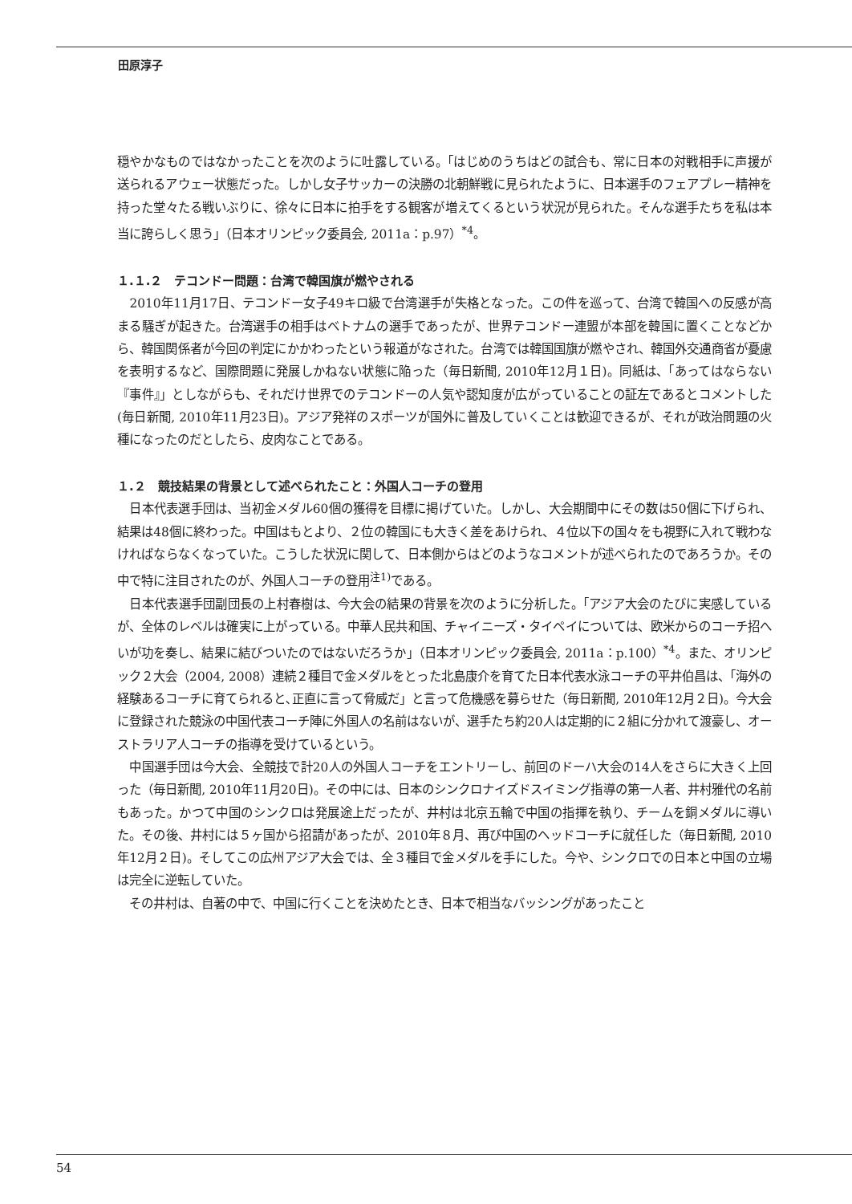田原淳子
穏やかなものではなかったことを次のように吐露している。「はじめのうちはどの試合も、常に日本の対戦相手に声援が送られるアウェー状態だった。しかし女子サッカーの決勝の北朝鮮戦に見られたように、日本選手のフェアプレー精神を持った堂々たる戦いぶりに、徐々に日本に拍手をする観客が増えてくるという状況が見られた。そんな選手たちを私は本当に誇らしく思う」（日本オリンピック委員会, 2011a：p.97）<sup>*4</sup>。
１.１.２　テコンドー問題：台湾で韓国旗が燃やされる
2010年11月17日、テコンドー女子49キロ級で台湾選手が失格となった。この件を巡って、台湾で韓国への反感が高まる騒ぎが起きた。台湾選手の相手はベトナムの選手であったが、世界テコンドー連盟が本部を韓国に置くことなどから、韓国関係者が今回の判定にかかわったという報道がなされた。台湾では韓国国旗が燃やされ、韓国外交通商省が憂慮を表明するなど、国際問題に発展しかねない状態に陥った（毎日新聞, 2010年12月１日)。同紙は、「あってはならない『事件』」としながらも、それだけ世界でのテコンドーの人気や認知度が広がっていることの証左であるとコメントした(毎日新聞, 2010年11月23日)。アジア発祥のスポーツが国外に普及していくことは歓迎できるが、それが政治問題の火種になったのだとしたら、皮肉なことである。
１.２　競技結果の背景として述べられたこと：外国人コーチの登用
日本代表選手団は、当初金メダル60個の獲得を目標に掲げていた。しかし、大会期間中にその数は50個に下げられ、結果は48個に終わった。中国はもとより、２位の韓国にも大きく差をあけられ、４位以下の国々をも視野に入れて戦わなければならなくなっていた。こうした状況に関して、日本側からはどのようなコメントが述べられたのであろうか。その中で特に注目されたのが、外国人コーチの登用<sup>注1)</sup>である。
日本代表選手団副団長の上村春樹は、今大会の結果の背景を次のように分析した。「アジア大会のたびに実感しているが、全体のレベルは確実に上がっている。中華人民共和国、チャイニーズ・タイペイについては、欧米からのコーチ招へいが功を奏し、結果に結びついたのではないだろうか」（日本オリンピック委員会, 2011a：p.100）<sup>*4</sup>。また、オリンピック２大会（2004, 2008）連続２種目で金メダルをとった北島康介を育てた日本代表水泳コーチの平井伯昌は、「海外の経験あるコーチに育てられると､正直に言って脅威だ」と言って危機感を募らせた（毎日新聞, 2010年12月２日)。今大会に登録された競泳の中国代表コーチ陣に外国人の名前はないが、選手たち約20人は定期的に２組に分かれて渡豪し、オーストラリア人コーチの指導を受けているという。
中国選手団は今大会、全競技で計20人の外国人コーチをエントリーし、前回のドーハ大会の14人をさらに大きく上回った（毎日新聞, 2010年11月20日)。その中には、日本のシンクロナイズドスイミング指導の第一人者、井村雅代の名前もあった。かつて中国のシンクロは発展途上だったが、井村は北京五輪で中国の指揮を執り、チームを銅メダルに導いた。その後、井村には５ヶ国から招請があったが、2010年８月、再び中国のヘッドコーチに就任した（毎日新聞, 2010年12月２日)。そしてこの広州アジア大会では、全３種目で金メダルを手にした。今や、シンクロでの日本と中国の立場は完全に逆転していた。
その井村は、自著の中で、中国に行くことを決めたとき、日本で相当なバッシングがあったこと
54